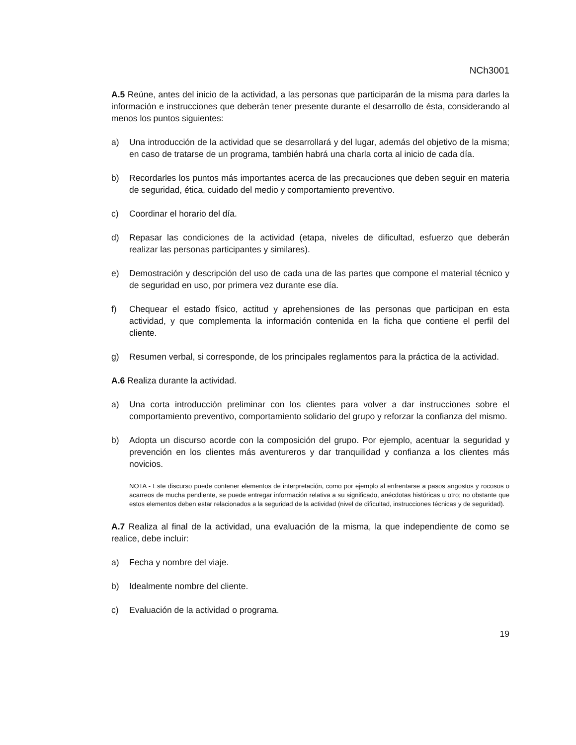NCh3001
A.5 Reúne, antes del inicio de la actividad, a las personas que participarán de la misma para darles la información e instrucciones que deberán tener presente durante el desarrollo de ésta, considerando al menos los puntos siguientes:
a) Una introducción de la actividad que se desarrollará y del lugar, además del objetivo de la misma; en caso de tratarse de un programa, también habrá una charla corta al inicio de cada día.
b) Recordarles los puntos más importantes acerca de las precauciones que deben seguir en materia de seguridad, ética, cuidado del medio y comportamiento preventivo.
c) Coordinar el horario del día.
d) Repasar las condiciones de la actividad (etapa, niveles de dificultad, esfuerzo que deberán realizar las personas participantes y similares).
e) Demostración y descripción del uso de cada una de las partes que compone el material técnico y de seguridad en uso, por primera vez durante ese día.
f) Chequear el estado físico, actitud y aprehensiones de las personas que participan en esta actividad, y que complementa la información contenida en la ficha que contiene el perfil del cliente.
g) Resumen verbal, si corresponde, de los principales reglamentos para la práctica de la actividad.
A.6 Realiza durante la actividad.
a) Una corta introducción preliminar con los clientes para volver a dar instrucciones sobre el comportamiento preventivo, comportamiento solidario del grupo y reforzar la confianza del mismo.
b) Adopta un discurso acorde con la composición del grupo. Por ejemplo, acentuar la seguridad y prevención en los clientes más aventureros y dar tranquilidad y confianza a los clientes más novicios.
NOTA - Este discurso puede contener elementos de interpretación, como por ejemplo al enfrentarse a pasos angostos y rocosos o acarreos de mucha pendiente, se puede entregar información relativa a su significado, anécdotas históricas u otro; no obstante que estos elementos deben estar relacionados a la seguridad de la actividad (nivel de dificultad, instrucciones técnicas y de seguridad).
A.7 Realiza al final de la actividad, una evaluación de la misma, la que independiente de como se realice, debe incluir:
a) Fecha y nombre del viaje.
b) Idealmente nombre del cliente.
c) Evaluación de la actividad o programa.
19